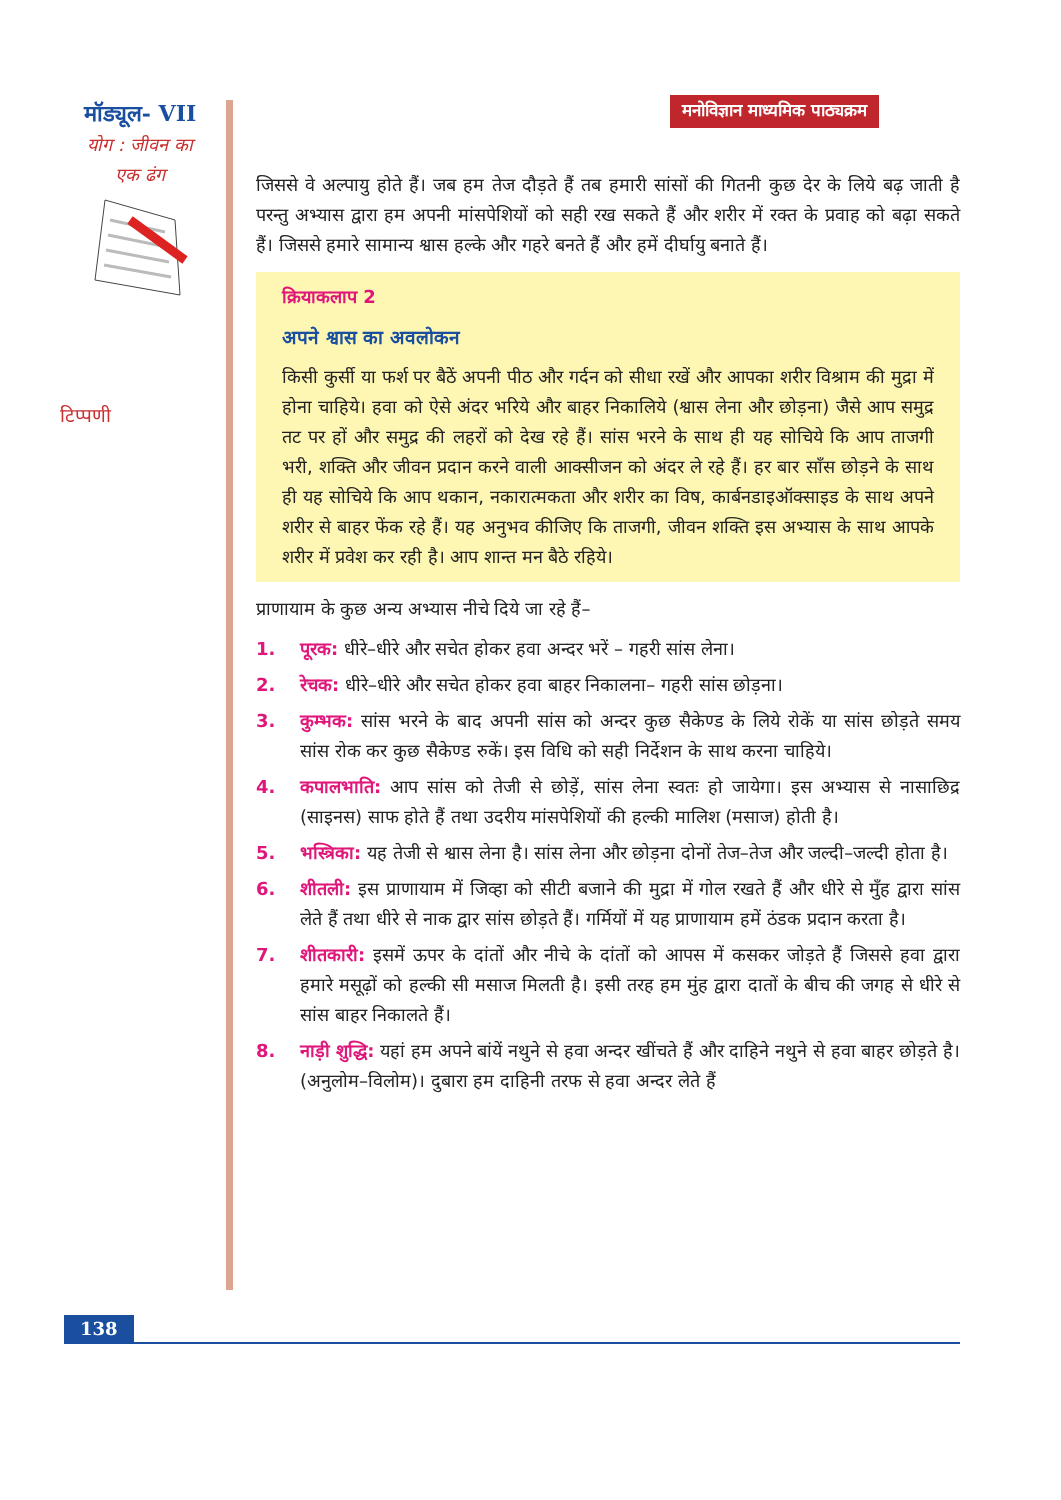मॉड्यूल- VII
योग : जीवन का
एक ढंग
टिप्पणी
मनोविज्ञान माध्यमिक पाठ्यक्रम
जिससे वे अल्पायु होते हैं। जब हम तेज दौड़ते हैं तब हमारी सांसों की गितनी कुछ देर के लिये बढ़ जाती है परन्तु अभ्यास द्वारा हम अपनी मांसपेशियों को सही रख सकते हैं और शरीर में रक्त के प्रवाह को बढ़ा सकते हैं। जिससे हमारे सामान्य श्वास हल्के और गहरे बनते हैं और हमें दीर्घायु बनाते हैं।
क्रियाकलाप 2
अपने श्वास का अवलोकन
किसी कुर्सी या फर्श पर बैठें अपनी पीठ और गर्दन को सीधा रखें और आपका शरीर विश्राम की मुद्रा में होना चाहिये। हवा को ऐसे अंदर भरिये और बाहर निकालिये (श्वास लेना और छोड़ना) जैसे आप समुद्र तट पर हों और समुद्र की लहरों को देख रहे हैं। सांस भरने के साथ ही यह सोचिये कि आप ताजगी भरी, शक्ति और जीवन प्रदान करने वाली आक्सीजन को अंदर ले रहे हैं। हर बार साँस छोड़ने के साथ ही यह सोचिये कि आप थकान, नकारात्मकता और शरीर का विष, कार्बनडाइऑक्साइड के साथ अपने शरीर से बाहर फेंक रहे हैं। यह अनुभव कीजिए कि ताजगी, जीवन शक्ति इस अभ्यास के साथ आपके शरीर में प्रवेश कर रही है। आप शान्त मन बैठे रहिये।
प्राणायाम के कुछ अन्य अभ्यास नीचे दिये जा रहे हैं–
1. पूरक: धीरे–धीरे और सचेत होकर हवा अन्दर भरें – गहरी सांस लेना।
2. रेचक: धीरे–धीरे और सचेत होकर हवा बाहर निकालना– गहरी सांस छोड़ना।
3. कुम्भक: सांस भरने के बाद अपनी सांस को अन्दर कुछ सैकेण्ड के लिये रोकें या सांस छोड़ते समय सांस रोक कर कुछ सैकेण्ड रुकें। इस विधि को सही निर्देशन के साथ करना चाहिये।
4. कपालभाति: आप सांस को तेजी से छोड़ें, सांस लेना स्वतः हो जायेगा। इस अभ्यास से नासाछिद्र (साइनस) साफ होते हैं तथा उदरीय मांसपेशियों की हल्की मालिश (मसाज) होती है।
5. भस्त्रिका: यह तेजी से श्वास लेना है। सांस लेना और छोड़ना दोनों तेज–तेज और जल्दी–जल्दी होता है।
6. शीतली: इस प्राणायाम में जिव्हा को सीटी बजाने की मुद्रा में गोल रखते हैं और धीरे से मुँह द्वारा सांस लेते हैं तथा धीरे से नाक द्वार सांस छोड़ते हैं। गर्मियों में यह प्राणायाम हमें ठंडक प्रदान करता है।
7. शीतकारी: इसमें ऊपर के दांतों और नीचे के दांतों को आपस में कसकर जोड़ते हैं जिससे हवा द्वारा हमारे मसूढ़ों को हल्की सी मसाज मिलती है। इसी तरह हम मुंह द्वारा दातों के बीच की जगह से धीरे से सांस बाहर निकालते हैं।
8. नाड़ी शुद्धि: यहां हम अपने बांयें नथुने से हवा अन्दर खींचते हैं और दाहिने नथुने से हवा बाहर छोड़ते है। (अनुलोम–विलोम)। दुबारा हम दाहिनी तरफ से हवा अन्दर लेते हैं
138